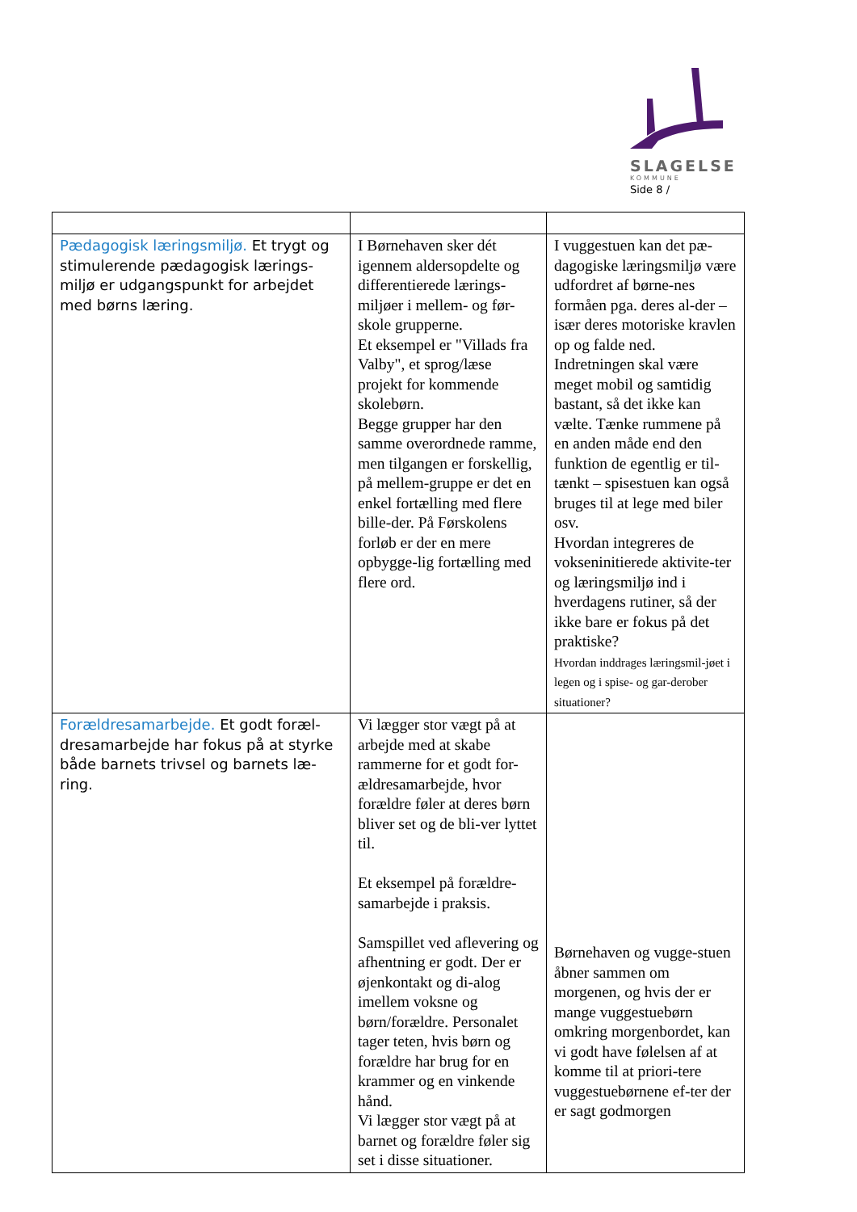SLAGELSE
KOMMUNE
Side 8 /
| Pædagogisk læringsmiljø. Et trygt og stimulerende pædagogisk lærings-miljø er udgangspunkt for arbejdet med børns læring. | I Børnehaven sker dét igennem aldersopdelte og differentierede lærings-miljøer i mellem- og før-skole grupperne. Et eksempel er "Villads fra Valby", et sprog/læse projekt for kommende skolebørn. Begge grupper har den samme overordnede ramme, men tilgangen er forskellig, på mellem-gruppe er det en enkel fortælling med flere bille-der. På Førskolens forløb er der en mere opbygge-lig fortælling med flere ord. | I vuggestuen kan det pæ-dagogiske læringsmiljø være udfordret af børne-nes formåen pga. deres al-der – især deres motoriske kravlen op og falde ned. Indretningen skal være meget mobil og samtidig bastant, så det ikke kan vælte. Tænke rummene på en anden måde end den funktion de egentlig er til-tænkt – spisestuen kan også bruges til at lege med biler osv. Hvordan integreres de vokseninitierede aktivite-ter og læringsmiljø ind i hverdagens rutiner, så der ikke bare er fokus på det praktiske? Hvordan inddrages læringsmil-jøet i legen og i spise- og gar-derober situationer? |
| Forældresamarbejde. Et godt foræl-dresamarbejde har fokus på at styrke både barnets trivsel og barnets læ-ring. | Vi lægger stor vægt på at arbejde med at skabe rammerne for et godt for-ældresamarbejde, hvor forældre føler at deres børn bliver set og de bli-ver lyttet til. Et eksempel på forældre-samarbejde i praksis. Samspillet ved aflevering og afhentning er godt. Der er øjenkontakt og di-alog imellem voksne og børn/forældre. Personalet tager teten, hvis børn og forældre har brug for en krammer og en vinkende hånd. Vi lægger stor vægt på at barnet og forældre føler sig set i disse situationer. | Børnehaven og vugge-stuen åbner sammen om morgenen, og hvis der er mange vuggestuebørn omkring morgenbordet, kan vi godt have følelsen af at komme til at priori-tere vuggestuebørnene ef-ter der er sagt godmorgen |